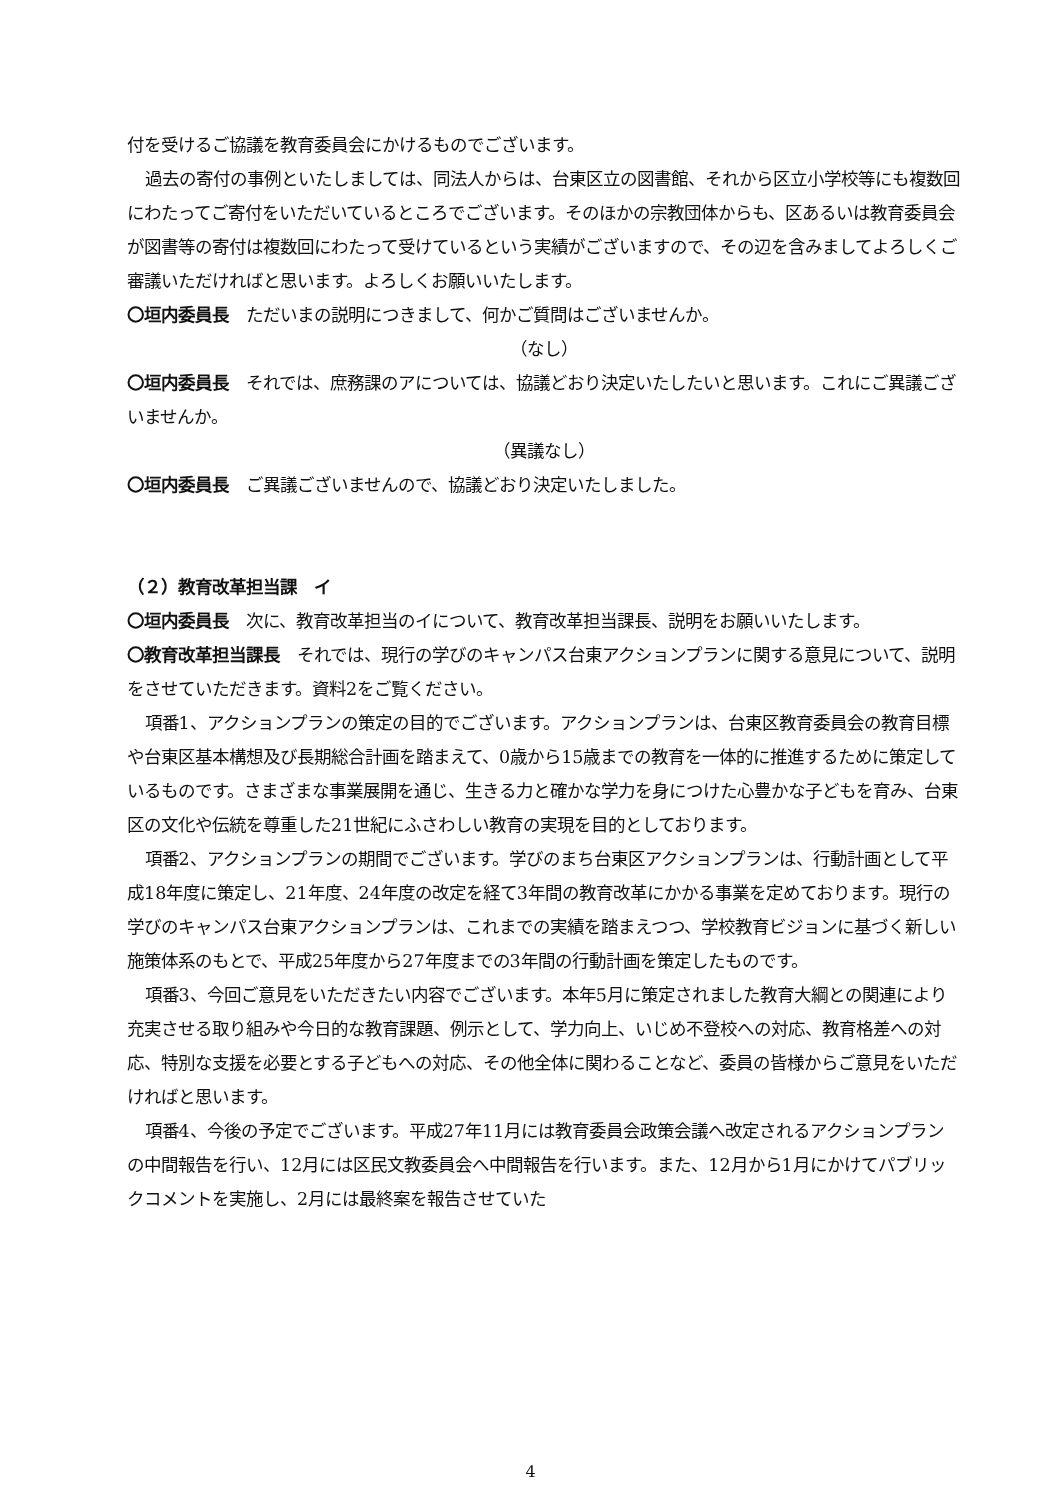付を受けるご協議を教育委員会にかけるものでございます。
過去の寄付の事例といたしましては、同法人からは、台東区立の図書館、それから区立小学校等にも複数回にわたってご寄付をいただいているところでございます。そのほかの宗教団体からも、区あるいは教育委員会が図書等の寄付は複数回にわたって受けているという実績がございますので、その辺を含みましてよろしくご審議いただければと思います。よろしくお願いいたします。
〇垣内委員長　ただいまの説明につきまして、何かご質問はございませんか。
（なし）
〇垣内委員長　それでは、庶務課のアについては、協議どおり決定いたしたいと思います。これにご異議ございませんか。
（異議なし）
〇垣内委員長　ご異議ございませんので、協議どおり決定いたしました。
（２）教育改革担当課　イ
〇垣内委員長　次に、教育改革担当のイについて、教育改革担当課長、説明をお願いいたします。
〇教育改革担当課長　それでは、現行の学びのキャンパス台東アクションプランに関する意見について、説明をさせていただきます。資料2をご覧ください。
項番1、アクションプランの策定の目的でございます。アクションプランは、台東区教育委員会の教育目標や台東区基本構想及び長期総合計画を踏まえて、0歳から15歳までの教育を一体的に推進するために策定しているものです。さまざまな事業展開を通じ、生きる力と確かな学力を身につけた心豊かな子どもを育み、台東区の文化や伝統を尊重した21世紀にふさわしい教育の実現を目的としております。
項番2、アクションプランの期間でございます。学びのまち台東区アクションプランは、行動計画として平成18年度に策定し、21年度、24年度の改定を経て3年間の教育改革にかかる事業を定めております。現行の学びのキャンパス台東アクションプランは、これまでの実績を踏まえつつ、学校教育ビジョンに基づく新しい施策体系のもとで、平成25年度から27年度までの3年間の行動計画を策定したものです。
項番3、今回ご意見をいただきたい内容でございます。本年5月に策定されました教育大綱との関連により充実させる取り組みや今日的な教育課題、例示として、学力向上、いじめ不登校への対応、教育格差への対応、特別な支援を必要とする子どもへの対応、その他全体に関わることなど、委員の皆様からご意見をいただければと思います。
項番4、今後の予定でございます。平成27年11月には教育委員会政策会議へ改定されるアクションプランの中間報告を行い、12月には区民文教委員会へ中間報告を行います。また、12月から1月にかけてパブリックコメントを実施し、2月には最終案を報告させていた
4